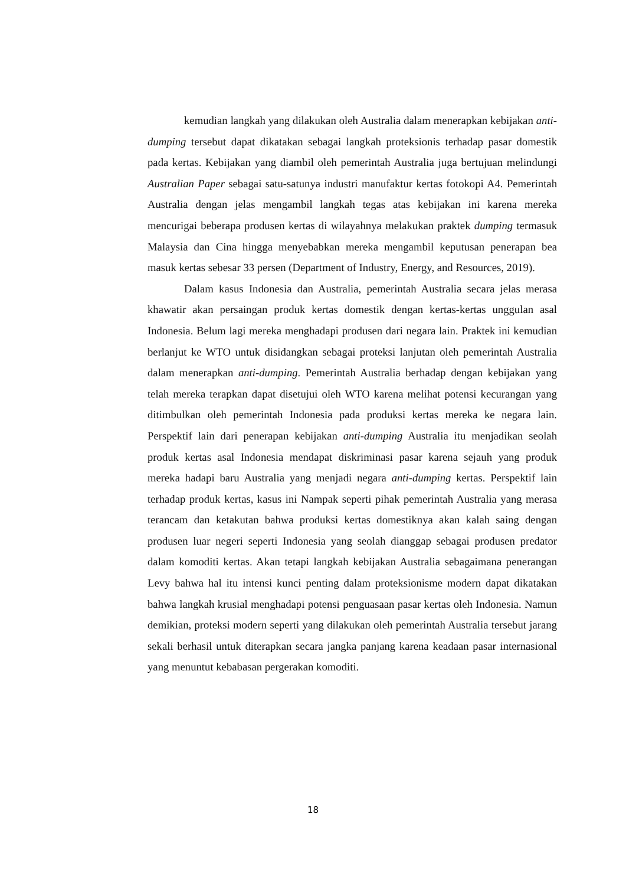kemudian langkah yang dilakukan oleh Australia dalam menerapkan kebijakan anti-dumping tersebut dapat dikatakan sebagai langkah proteksionis terhadap pasar domestik pada kertas. Kebijakan yang diambil oleh pemerintah Australia juga bertujuan melindungi Australian Paper sebagai satu-satunya industri manufaktur kertas fotokopi A4. Pemerintah Australia dengan jelas mengambil langkah tegas atas kebijakan ini karena mereka mencurigai beberapa produsen kertas di wilayahnya melakukan praktek dumping termasuk Malaysia dan Cina hingga menyebabkan mereka mengambil keputusan penerapan bea masuk kertas sebesar 33 persen (Department of Industry, Energy, and Resources, 2019).
Dalam kasus Indonesia dan Australia, pemerintah Australia secara jelas merasa khawatir akan persaingan produk kertas domestik dengan kertas-kertas unggulan asal Indonesia. Belum lagi mereka menghadapi produsen dari negara lain. Praktek ini kemudian berlanjut ke WTO untuk disidangkan sebagai proteksi lanjutan oleh pemerintah Australia dalam menerapkan anti-dumping. Pemerintah Australia berhadap dengan kebijakan yang telah mereka terapkan dapat disetujui oleh WTO karena melihat potensi kecurangan yang ditimbulkan oleh pemerintah Indonesia pada produksi kertas mereka ke negara lain. Perspektif lain dari penerapan kebijakan anti-dumping Australia itu menjadikan seolah produk kertas asal Indonesia mendapat diskriminasi pasar karena sejauh yang produk mereka hadapi baru Australia yang menjadi negara anti-dumping kertas. Perspektif lain terhadap produk kertas, kasus ini Nampak seperti pihak pemerintah Australia yang merasa terancam dan ketakutan bahwa produksi kertas domestiknya akan kalah saing dengan produsen luar negeri seperti Indonesia yang seolah dianggap sebagai produsen predator dalam komoditi kertas. Akan tetapi langkah kebijakan Australia sebagaimana penerangan Levy bahwa hal itu intensi kunci penting dalam proteksionisme modern dapat dikatakan bahwa langkah krusial menghadapi potensi penguasaan pasar kertas oleh Indonesia. Namun demikian, proteksi modern seperti yang dilakukan oleh pemerintah Australia tersebut jarang sekali berhasil untuk diterapkan secara jangka panjang karena keadaan pasar internasional yang menuntut kebabasan pergerakan komoditi.
18